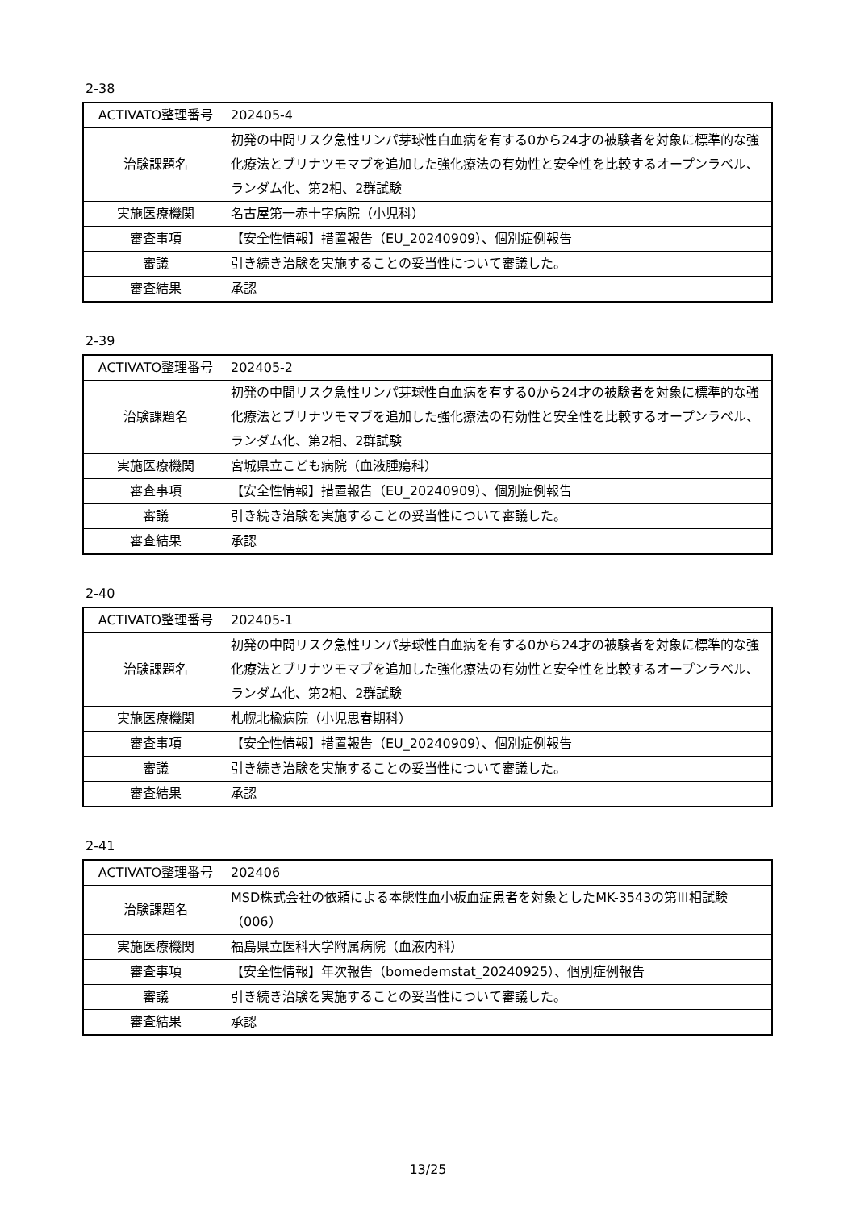2-38
| ACTIVATO整理番号 | 202405-4 |
| 治験課題名 | 初発の中間リスク急性リンパ芽球性白血病を有する0から24才の被験者を対象に標準的な強化療法とブリナツモマブを追加した強化療法の有効性と安全性を比較するオープンラベル、ランダム化、第2相、2群試験 |
| 実施医療機関 | 名古屋第一赤十字病院（小児科） |
| 審査事項 | 【安全性情報】措置報告（EU_20240909）、個別症例報告 |
| 審議 | 引き続き治験を実施することの妥当性について審議した。 |
| 審査結果 | 承認 |
2-39
| ACTIVATO整理番号 | 202405-2 |
| 治験課題名 | 初発の中間リスク急性リンパ芽球性白血病を有する0から24才の被験者を対象に標準的な強化療法とブリナツモマブを追加した強化療法の有効性と安全性を比較するオープンラベル、ランダム化、第2相、2群試験 |
| 実施医療機関 | 宮城県立こども病院（血液腫瘍科） |
| 審査事項 | 【安全性情報】措置報告（EU_20240909）、個別症例報告 |
| 審議 | 引き続き治験を実施することの妥当性について審議した。 |
| 審査結果 | 承認 |
2-40
| ACTIVATO整理番号 | 202405-1 |
| 治験課題名 | 初発の中間リスク急性リンパ芽球性白血病を有する0から24才の被験者を対象に標準的な強化療法とブリナツモマブを追加した強化療法の有効性と安全性を比較するオープンラベル、ランダム化、第2相、2群試験 |
| 実施医療機関 | 札幌北楡病院（小児思春期科） |
| 審査事項 | 【安全性情報】措置報告（EU_20240909）、個別症例報告 |
| 審議 | 引き続き治験を実施することの妥当性について審議した。 |
| 審査結果 | 承認 |
2-41
| ACTIVATO整理番号 | 202406 |
| 治験課題名 | MSD株式会社の依頼による本態性血小板血症患者を対象としたMK-3543の第III相試験（006） |
| 実施医療機関 | 福島県立医科大学附属病院（血液内科） |
| 審査事項 | 【安全性情報】年次報告（bomedemstat_20240925）、個別症例報告 |
| 審議 | 引き続き治験を実施することの妥当性について審議した。 |
| 審査結果 | 承認 |
13/25